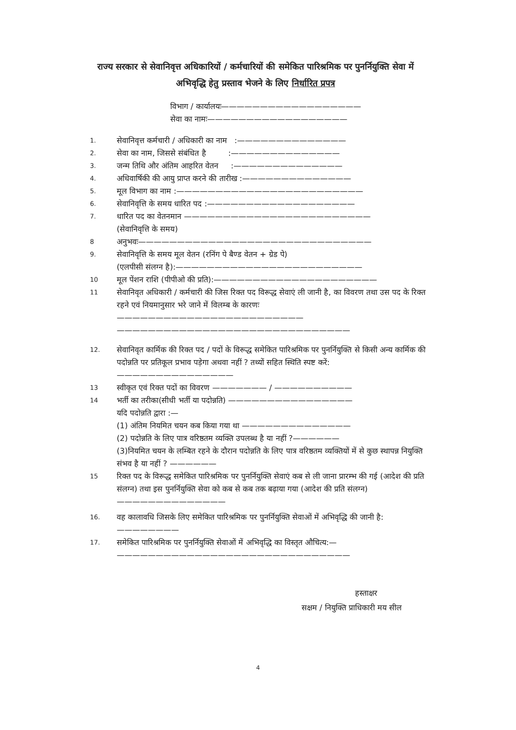राज्य सरकार से सेवानिवृत्त अधिकारियों / कर्मचारियों की समेकित पारिश्रमिक पर पुनर्नियुक्ति सेवा में अभिवृद्धि हेतु प्रस्ताव भेजने के लिए निर्धारित प्रपत्र
विभाग / कार्यालयः——————————————————
सेवा का नामः——————————————————
1. सेवानिवृत्त कर्मचारी / अधिकारी का नाम :——————————————
2. सेवा का नाम, जिससे संबंधित है :——————————————
3. जन्म तिथि और अंतिम आहरित वेतन :——————————————
4. अधिवार्षिकी की आयु प्राप्त करने की तारीख :——————————————
5. मूल विभाग का नाम :————————————————————————
6. सेवानिवृत्ति के समय धारित पद :———————————————————
7. धारित पद का वेतनमान ————————————————————————
(सेवानिवृत्ति के समय)
8 अनुभवः——————————————————————————————
9. सेवानिवृत्ति के समय मूल वेतन (रनिंग पे बैण्ड वेतन + ग्रेड पे)
(एलपीसी संलग्न है):————————————————————————
10 मूल पेंशन राशि (पीपीओ की प्रति):—————————————————————
11 सेवानिवृत अधिकारी / कर्मचारी की जिस रिक्त पद विरूद्ध सेवाएं ली जानी है, का विवरण तथा उस पद के रिक्त रहने एवं नियमानुसार भरे जाने में विलम्ब के कारणः————————————————————————
——————————————————————————————
12. सेवानिवृत कार्मिक की रिक्त पद / पदों के विरूद्ध समेकित पारिश्रमिक पर पुनर्नियुक्ति से किसी अन्य कार्मिक की पदोन्नति पर प्रतिकूल प्रभाव पड़ेगा अथवा नहीं ? तथ्यों सहित स्थिति स्पष्ट करें:———————————————
13 स्वीकृत एवं रिक्त पदों का विवरण ——————— / ——————————
14 भर्ती का तरीका(सीधी भर्ती या पदोन्नति) ————————————————
यदि पदोन्नति द्वारा :—
(1) अंतिम नियमित चयन कब किया गया था ——————————————
(2) पदोन्नति के लिए पात्र वरिष्ठतम व्यक्ति उपलब्ध है या नहीं ?——————
(3)नियमित चयन के लम्बित रहने के दौरान पदोन्नति के लिए पात्र वरिष्ठतम व्यक्तियों में से कुछ स्थापन्न नियुक्ति संभव है या नहीं ? ——————
15 रिक्त पद के विरूद्ध समेकित पारिश्रमिक पर पुनर्नियुक्ति सेवाएं कब से ली जाना प्रारम्भ की गई (आदेश की प्रति संलग्न) तथा इस पुनर्नियुक्ति सेवा को कब से कब तक बढ़ाया गया (आदेश की प्रति संलग्न)
——————————————
16. वह कालावधि जिसके लिए समेकित पारिश्रमिक पर पुनर्नियुक्ति सेवाओं में अभिवृद्धि की जानी है: ————————
17. समेकित पारिश्रमिक पर पुनर्नियुक्ति सेवाओं में अभिवृद्धि का विस्तृत औचित्य:—
——————————————————————————————
हस्ताक्षर
सक्षम / नियुक्ति प्राधिकारी मय सील
4